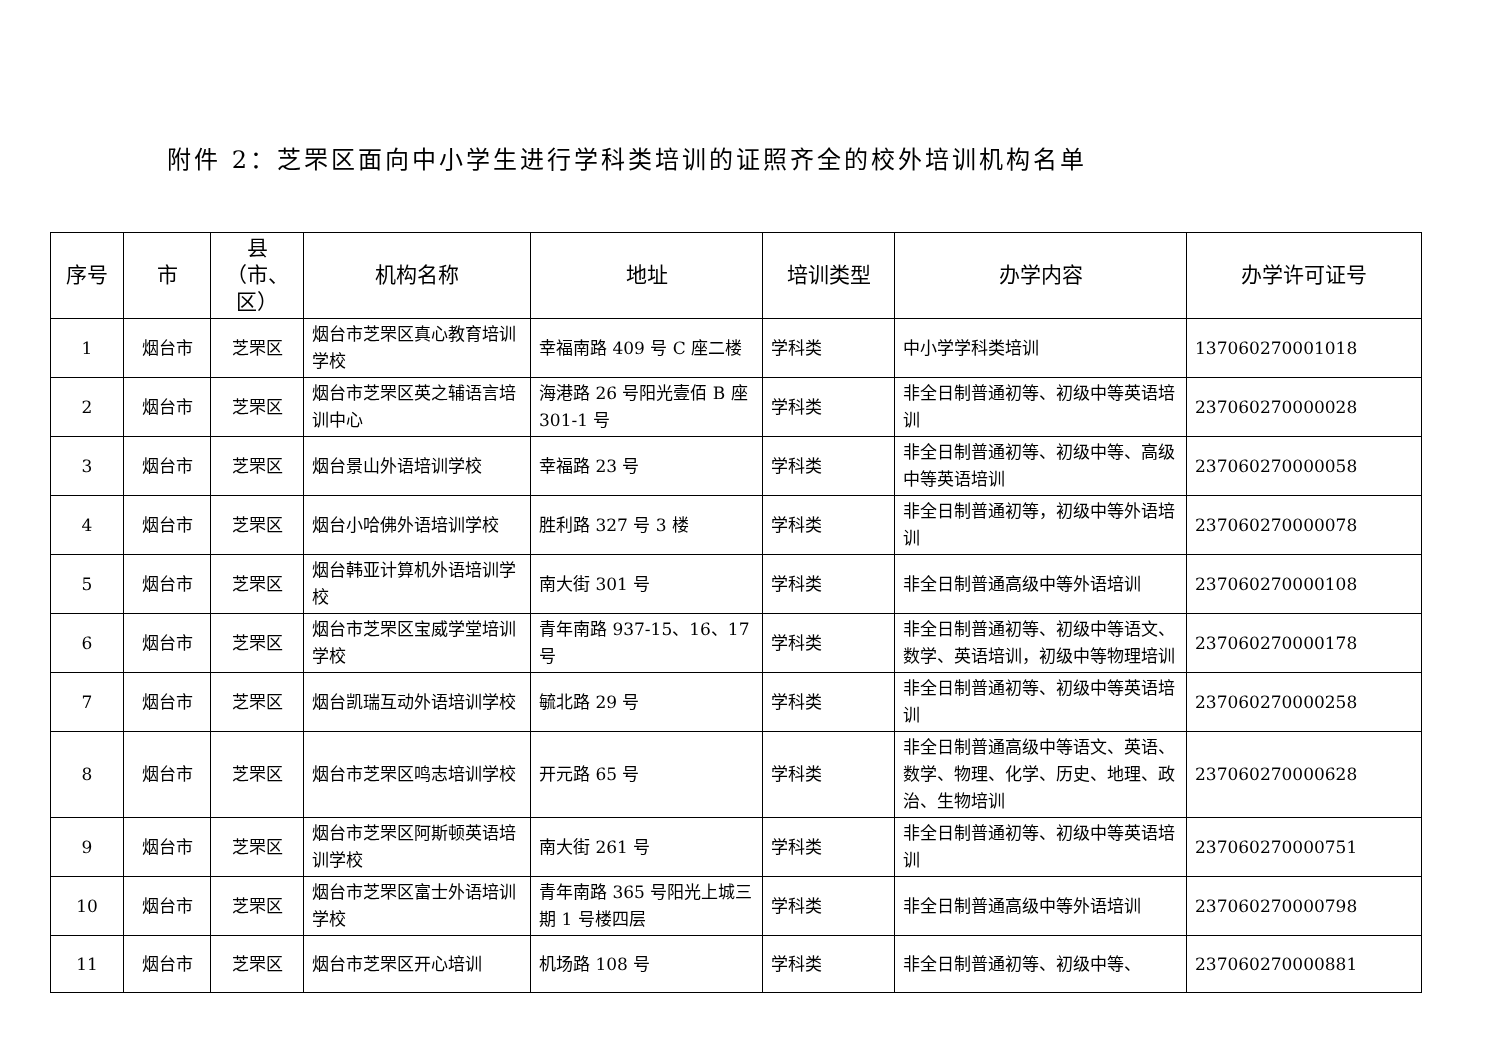附件 2：芝罘区面向中小学生进行学科类培训的证照齐全的校外培训机构名单
| 序号 | 市 | 县（市、区） | 机构名称 | 地址 | 培训类型 | 办学内容 | 办学许可证号 |
| --- | --- | --- | --- | --- | --- | --- | --- |
| 1 | 烟台市 | 芝罘区 | 烟台市芝罘区真心教育培训学校 | 幸福南路 409 号 C 座二楼 | 学科类 | 中小学学科类培训 | 137060270001018 |
| 2 | 烟台市 | 芝罘区 | 烟台市芝罘区英之辅语言培训中心 | 海港路 26 号阳光壹佰 B 座 301-1 号 | 学科类 | 非全日制普通初等、初级中等英语培训 | 237060270000028 |
| 3 | 烟台市 | 芝罘区 | 烟台景山外语培训学校 | 幸福路 23 号 | 学科类 | 非全日制普通初等、初级中等、高级中等英语培训 | 237060270000058 |
| 4 | 烟台市 | 芝罘区 | 烟台小哈佛外语培训学校 | 胜利路 327 号 3 楼 | 学科类 | 非全日制普通初等，初级中等外语培训 | 237060270000078 |
| 5 | 烟台市 | 芝罘区 | 烟台韩亚计算机外语培训学校 | 南大街 301 号 | 学科类 | 非全日制普通高级中等外语培训 | 237060270000108 |
| 6 | 烟台市 | 芝罘区 | 烟台市芝罘区宝威学堂培训学校 | 青年南路 937-15、16、17 号 | 学科类 | 非全日制普通初等、初级中等语文、数学、英语培训，初级中等物理培训 | 237060270000178 |
| 7 | 烟台市 | 芝罘区 | 烟台凯瑞互动外语培训学校 | 毓北路 29 号 | 学科类 | 非全日制普通初等、初级中等英语培训 | 237060270000258 |
| 8 | 烟台市 | 芝罘区 | 烟台市芝罘区鸣志培训学校 | 开元路 65 号 | 学科类 | 非全日制普通高级中等语文、英语、数学、物理、化学、历史、地理、政治、生物培训 | 237060270000628 |
| 9 | 烟台市 | 芝罘区 | 烟台市芝罘区阿斯顿英语培训学校 | 南大街 261 号 | 学科类 | 非全日制普通初等、初级中等英语培训 | 237060270000751 |
| 10 | 烟台市 | 芝罘区 | 烟台市芝罘区富士外语培训学校 | 青年南路 365 号阳光上城三期 1 号楼四层 | 学科类 | 非全日制普通高级中等外语培训 | 237060270000798 |
| 11 | 烟台市 | 芝罘区 | 烟台市芝罘区开心培训 | 机场路 108 号 | 学科类 | 非全日制普通初等、初级中等、 | 237060270000881 |